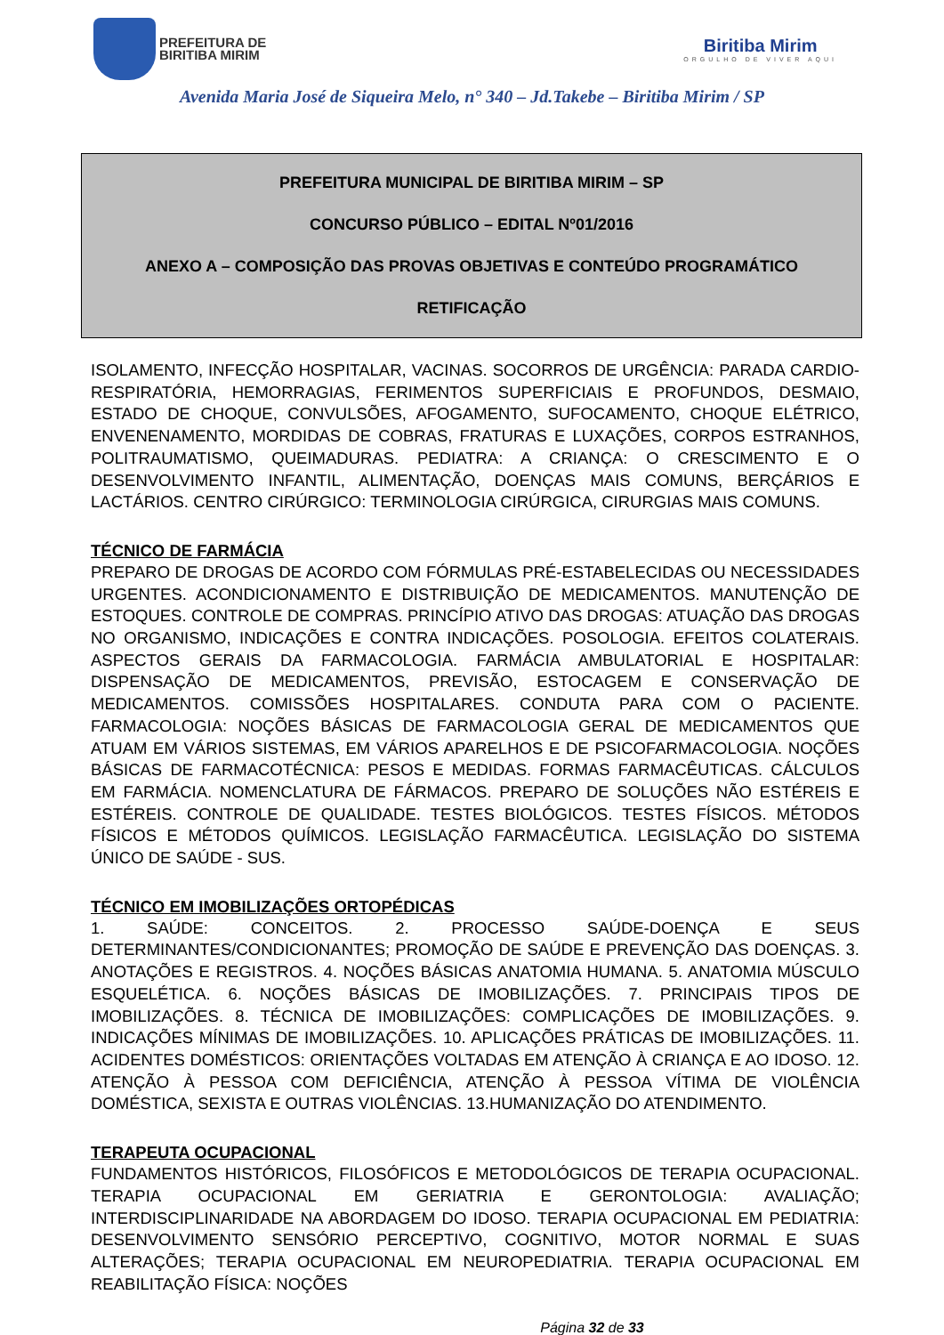PREFEITURA DE
BIRITIBA MIRIM
Biritiba Mirim
ORGULHO DE VIVER AQUI
Avenida Maria José de Siqueira Melo, n° 340 – Jd.Takebe – Biritiba Mirim / SP
PREFEITURA MUNICIPAL DE BIRITIBA MIRIM – SP
CONCURSO PÚBLICO – EDITAL Nº01/2016
ANEXO A – COMPOSIÇÃO DAS PROVAS OBJETIVAS E CONTEÚDO PROGRAMÁTICO
RETIFICAÇÃO
ISOLAMENTO, INFECÇÃO HOSPITALAR, VACINAS. SOCORROS DE URGÊNCIA: PARADA CARDIO-RESPIRATÓRIA, HEMORRAGIAS, FERIMENTOS SUPERFICIAIS E PROFUNDOS, DESMAIO, ESTADO DE CHOQUE, CONVULSÕES, AFOGAMENTO, SUFOCAMENTO, CHOQUE ELÉTRICO, ENVENENAMENTO, MORDIDAS DE COBRAS, FRATURAS E LUXAÇÕES, CORPOS ESTRANHOS, POLITRAUMATISMO, QUEIMADURAS. PEDIATRA: A CRIANÇA: O CRESCIMENTO E O DESENVOLVIMENTO INFANTIL, ALIMENTAÇÃO, DOENÇAS MAIS COMUNS, BERÇÁRIOS E LACTÁRIOS. CENTRO CIRÚRGICO: TERMINOLOGIA CIRÚRGICA, CIRURGIAS MAIS COMUNS.
TÉCNICO DE FARMÁCIA
PREPARO DE DROGAS DE ACORDO COM FÓRMULAS PRÉ-ESTABELECIDAS OU NECESSIDADES URGENTES. ACONDICIONAMENTO E DISTRIBUIÇÃO DE MEDICAMENTOS. MANUTENÇÃO DE ESTOQUES. CONTROLE DE COMPRAS. PRINCÍPIO ATIVO DAS DROGAS: ATUAÇÃO DAS DROGAS NO ORGANISMO, INDICAÇÕES E CONTRA INDICAÇÕES. POSOLOGIA. EFEITOS COLATERAIS. ASPECTOS GERAIS DA FARMACOLOGIA. FARMÁCIA AMBULATORIAL E HOSPITALAR: DISPENSAÇÃO DE MEDICAMENTOS, PREVISÃO, ESTOCAGEM E CONSERVAÇÃO DE MEDICAMENTOS. COMISSÕES HOSPITALARES. CONDUTA PARA COM O PACIENTE. FARMACOLOGIA: NOÇÕES BÁSICAS DE FARMACOLOGIA GERAL DE MEDICAMENTOS QUE ATUAM EM VÁRIOS SISTEMAS, EM VÁRIOS APARELHOS E DE PSICOFARMACOLOGIA. NOÇÕES BÁSICAS DE FARMACOTÉCNICA: PESOS E MEDIDAS. FORMAS FARMACÊUTICAS. CÁLCULOS EM FARMÁCIA. NOMENCLATURA DE FÁRMACOS. PREPARO DE SOLUÇÕES NÃO ESTÉREIS E ESTÉREIS. CONTROLE DE QUALIDADE. TESTES BIOLÓGICOS. TESTES FÍSICOS. MÉTODOS FÍSICOS E MÉTODOS QUÍMICOS. LEGISLAÇÃO FARMACÊUTICA. LEGISLAÇÃO DO SISTEMA ÚNICO DE SAÚDE - SUS.
TÉCNICO EM IMOBILIZAÇÕES ORTOPÉDICAS
1. SAÚDE: CONCEITOS. 2. PROCESSO SAÚDE-DOENÇA E SEUS DETERMINANTES/CONDICIONANTES; PROMOÇÃO DE SAÚDE E PREVENÇÃO DAS DOENÇAS. 3. ANOTAÇÕES E REGISTROS. 4. NOÇÕES BÁSICAS ANATOMIA HUMANA. 5. ANATOMIA MÚSCULO ESQUELÉTICA. 6. NOÇÕES BÁSICAS DE IMOBILIZAÇÕES. 7. PRINCIPAIS TIPOS DE IMOBILIZAÇÕES. 8. TÉCNICA DE IMOBILIZAÇÕES: COMPLICAÇÕES DE IMOBILIZAÇÕES. 9. INDICAÇÕES MÍNIMAS DE IMOBILIZAÇÕES. 10. APLICAÇÕES PRÁTICAS DE IMOBILIZAÇÕES. 11. ACIDENTES DOMÉSTICOS: ORIENTAÇÕES VOLTADAS EM ATENÇÃO À CRIANÇA E AO IDOSO. 12. ATENÇÃO À PESSOA COM DEFICIÊNCIA, ATENÇÃO À PESSOA VÍTIMA DE VIOLÊNCIA DOMÉSTICA, SEXISTA E OUTRAS VIOLÊNCIAS. 13.HUMANIZAÇÃO DO ATENDIMENTO.
TERAPEUTA OCUPACIONAL
FUNDAMENTOS HISTÓRICOS, FILOSÓFICOS E METODOLÓGICOS DE TERAPIA OCUPACIONAL. TERAPIA OCUPACIONAL EM GERIATRIA E GERONTOLOGIA: AVALIAÇÃO; INTERDISCIPLINARIDADE NA ABORDAGEM DO IDOSO. TERAPIA OCUPACIONAL EM PEDIATRIA: DESENVOLVIMENTO SENSÓRIO PERCEPTIVO, COGNITIVO, MOTOR NORMAL E SUAS ALTERAÇÕES; TERAPIA OCUPACIONAL EM NEUROPEDIATRIA. TERAPIA OCUPACIONAL EM REABILITAÇÃO FÍSICA: NOÇÕES
Página 32 de 33